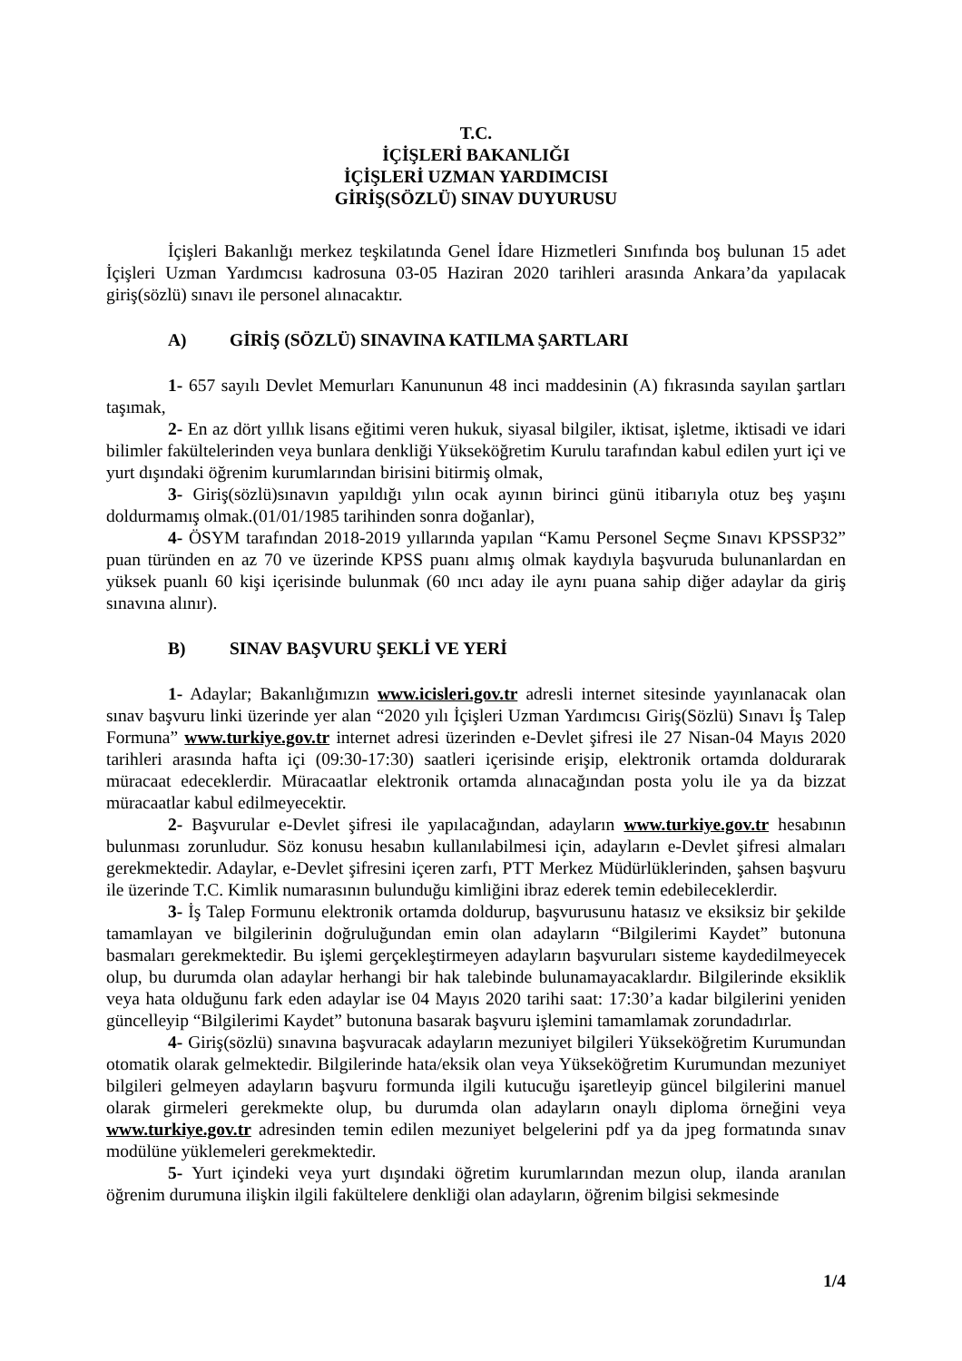T.C.
İÇİŞLERİ BAKANLIĞI
İÇİŞLERİ UZMAN YARDIMCISI
GİRİŞ(SÖZLÜ) SINAV DUYURUSU
İçişleri Bakanlığı merkez teşkilatında Genel İdare Hizmetleri Sınıfında boş bulunan 15 adet İçişleri Uzman Yardımcısı kadrosuna 03-05 Haziran 2020 tarihleri arasında Ankara’da yapılacak giriş(sözlü) sınavı ile personel alınacaktır.
A) GİRİŞ (SÖZLÜ) SINAVINA KATILMA ŞARTLARI
1- 657 sayılı Devlet Memurları Kanununun 48 inci maddesinin (A) fıkrasında sayılan şartları taşımak,
2- En az dört yıllık lisans eğitimi veren hukuk, siyasal bilgiler, iktisat, işletme, iktisadi ve idari bilimler fakültelerinden veya bunlara denkliği Yükseköğretim Kurulu tarafından kabul edilen yurt içi ve yurt dışındaki öğrenim kurumlarından birisini bitirmiş olmak,
3- Giriş(sözlü)sınavın yapıldığı yılın ocak ayının birinci günü itibarıyla otuz beş yaşını doldurmamış olmak.(01/01/1985 tarihinden sonra doğanlar),
4- ÖSYM tarafından 2018-2019 yıllarında yapılan “Kamu Personel Seçme Sınavı KPSSP32” puan türünden en az 70 ve üzerinde KPSS puanı almış olmak kaydıyla başvuruda bulunanlardan en yüksek puanlı 60 kişi içerisinde bulunmak (60 ıncı aday ile aynı puana sahip diğer adaylar da giriş sınavına alınır).
B) SINAV BAŞVURU ŞEKLİ VE YERİ
1- Adaylar; Bakanlığımızın www.icisleri.gov.tr adresli internet sitesinde yayınlanacak olan sınav başvuru linki üzerinde yer alan “2020 yılı İçişleri Uzman Yardımcısı Giriş(Sözlü) Sınavı İş Talep Formuna” www.turkiye.gov.tr internet adresi üzerinden e-Devlet şifresi ile 27 Nisan-04 Mayıs 2020 tarihleri arasında hafta içi (09:30-17:30) saatleri içerisinde erişip, elektronik ortamda doldurarak müracaat edeceklerdir. Müracaatlar elektronik ortamda alınacağından posta yolu ile ya da bizzat müracaatlar kabul edilmeyecektir.
2- Başvurular e-Devlet şifresi ile yapılacağından, adayların www.turkiye.gov.tr hesabının bulunması zorunludur. Söz konusu hesabın kullanılabilmesi için, adayların e-Devlet şifresi almaları gerekmektedir. Adaylar, e-Devlet şifresini içeren zarfı, PTT Merkez Müdürlüklerinden, şahsen başvuru ile üzerinde T.C. Kimlik numarasının bulunduğu kimliğini ibraz ederek temin edebileceklerdir.
3- İş Talep Formunu elektronik ortamda doldurup, başvurusunu hatasız ve eksiksiz bir şekilde tamamlayan ve bilgilerinin doğruluğundan emin olan adayların “Bilgilerimi Kaydet” butonuna basmaları gerekmektedir. Bu işlemi gerçekleştirmeyen adayların başvuruları sisteme kaydedilmeyecek olup, bu durumda olan adaylar herhangi bir hak talebinde bulunamayacaklardır. Bilgilerinde eksiklik veya hata olduğunu fark eden adaylar ise 04 Mayıs 2020 tarihi saat: 17:30’a kadar bilgilerini yeniden güncelleyip “Bilgilerimi Kaydet” butonuna basarak başvuru işlemini tamamlamak zorundadırlar.
4- Giriş(sözlü) sınavına başvuracak adayların mezuniyet bilgileri Yükseköğretim Kurumundan otomatik olarak gelmektedir. Bilgilerinde hata/eksik olan veya Yükseköğretim Kurumundan mezuniyet bilgileri gelmeyen adayların başvuru formunda ilgili kutucuğu işaretleyip güncel bilgilerini manuel olarak girmeleri gerekmekte olup, bu durumda olan adayların onaylı diploma örneğini veya www.turkiye.gov.tr adresinden temin edilen mezuniyet belgelerini pdf ya da jpeg formatında sınav modülüne yüklemeleri gerekmektedir.
5- Yurt içindeki veya yurt dışındaki öğretim kurumlarından mezun olup, ilanda aranılan öğrenim durumuna ilişkin ilgili fakültelere denkliği olan adayların, öğrenim bilgisi sekmesinde
1/4